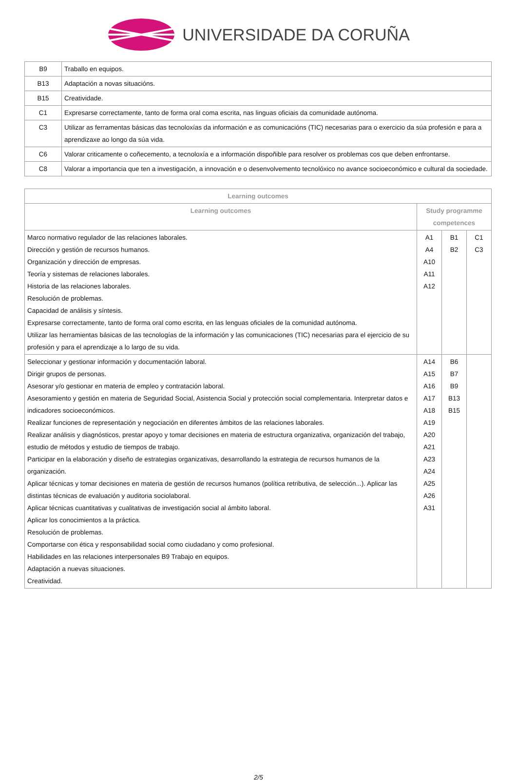UNIVERSIDADE DA CORUÑA
| B9 | Traballo en equipos. |
| B13 | Adaptación a novas situacións. |
| B15 | Creatividade. |
| C1 | Expresarse correctamente, tanto de forma oral coma escrita, nas linguas oficiais da comunidade autónoma. |
| C3 | Utilizar as ferramentas básicas das tecnoloxías da información e as comunicacións (TIC) necesarias para o exercicio da súa profesión e para a aprendizaxe ao longo da súa vida. |
| C6 | Valorar criticamente o coñecemento, a tecnoloxía e a información dispoñible para resolver os problemas cos que deben enfrontarse. |
| C8 | Valorar a importancia que ten a investigación, a innovación e o desenvolvemento tecnolóxico no avance socioeconómico e cultural da sociedade. |
| Learning outcomes | | | |
| --- | --- | --- | --- |
| Learning outcomes | Study programme competences | | |
| Marco normativo regulador de las relaciones laborales. Dirección y gestión de recursos humanos. Organización y dirección de empresas. Teoría y sistemas de relaciones laborales. Historia de las relaciones laborales. Resolución de problemas. Capacidad de análisis y síntesis. Expresarse correctamente, tanto de forma oral como escrita, en las lenguas oficiales de la comunidad autónoma. Utilizar las herramientas básicas de las tecnologías de la información y las comunicaciones (TIC) necesarias para el ejercicio de su profesión y para el aprendizaje a lo largo de su vida. | A1 A4 A10 A11 A12 | B1 B2 | C1 C3 |
| Seleccionar y gestionar información y documentación laboral. Dirigir grupos de personas. Asesorar y/o gestionar en materia de empleo y contratación laboral. Asesoramiento y gestión en materia de Seguridad Social, Asistencia Social y protección social complementaria. Interpretar datos e indicadores socioeconómicos. Realizar funciones de representación y negociación en diferentes ámbitos de las relaciones laborales. Realizar análisis y diagnósticos, prestar apoyo y tomar decisiones en materia de estructura organizativa, organización del trabajo, estudio de métodos y estudio de tiempos de trabajo. Participar en la elaboración y diseño de estrategias organizativas, desarrollando la estrategia de recursos humanos de la organización. Aplicar técnicas y tomar decisiones en materia de gestión de recursos humanos (política retributiva, de selección...). Aplicar las distintas técnicas de evaluación y auditoria sociolaboral. Aplicar técnicas cuantitativas y cualitativas de investigación social al ámbito laboral. Aplicar los conocimientos a la práctica. Resolución de problemas. Comportarse con ética y responsabilidad social como ciudadano y como profesional. Habilidades en las relaciones interpersonales B9 Trabajo en equipos. Adaptación a nuevas situaciones. Creatividad. | A14 A15 A16 A17 A18 A19 A20 A21 A23 A24 A25 A26 A31 | B6 B7 B9 B13 B15 | |
2/5